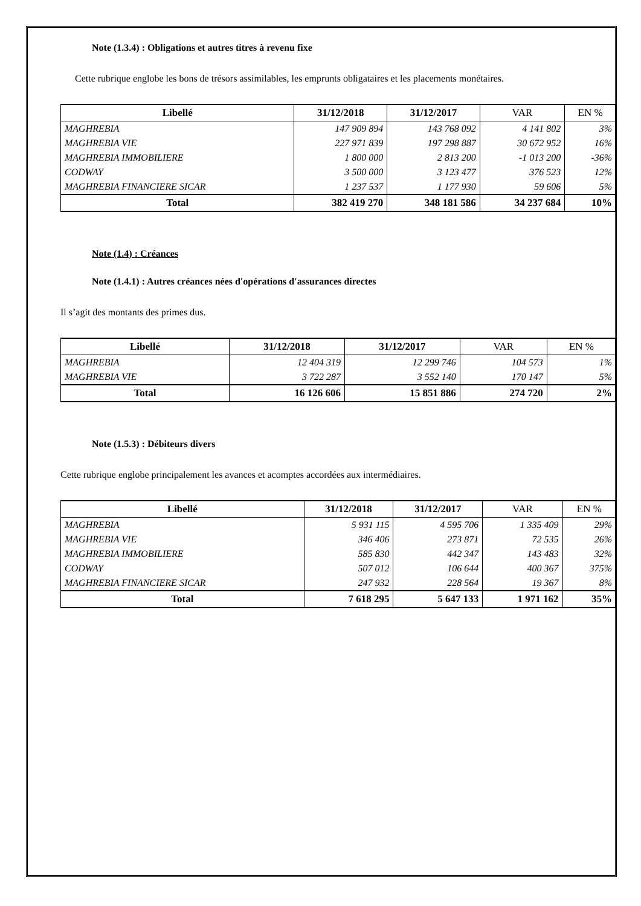Note (1.3.4) : Obligations et autres titres à revenu fixe
Cette rubrique englobe les bons de trésors assimilables, les emprunts obligataires et les placements monétaires.
| Libellé | 31/12/2018 | 31/12/2017 | VAR | EN % |
| --- | --- | --- | --- | --- |
| MAGHREBIA | 147 909 894 | 143 768 092 | 4 141 802 | 3% |
| MAGHREBIA VIE | 227 971 839 | 197 298 887 | 30 672 952 | 16% |
| MAGHREBIA IMMOBILIERE | 1 800 000 | 2 813 200 | -1 013 200 | -36% |
| CODWAY | 3 500 000 | 3 123 477 | 376 523 | 12% |
| MAGHREBIA FINANCIERE SICAR | 1 237 537 | 1 177 930 | 59 606 | 5% |
| Total | 382 419 270 | 348 181 586 | 34 237 684 | 10% |
Note (1.4) : Créances
Note (1.4.1) : Autres créances nées d'opérations d'assurances directes
Il s’agit des montants des primes dus.
| Libellé | 31/12/2018 | 31/12/2017 | VAR | EN % |
| --- | --- | --- | --- | --- |
| MAGHREBIA | 12 404 319 | 12 299 746 | 104 573 | 1% |
| MAGHREBIA VIE | 3 722 287 | 3 552 140 | 170 147 | 5% |
| Total | 16 126 606 | 15 851 886 | 274 720 | 2% |
Note (1.5.3) : Débiteurs divers
Cette rubrique englobe principalement les avances et acomptes accordées aux intermédiaires.
| Libellé | 31/12/2018 | 31/12/2017 | VAR | EN % |
| --- | --- | --- | --- | --- |
| MAGHREBIA | 5 931 115 | 4 595 706 | 1 335 409 | 29% |
| MAGHREBIA VIE | 346 406 | 273 871 | 72 535 | 26% |
| MAGHREBIA IMMOBILIERE | 585 830 | 442 347 | 143 483 | 32% |
| CODWAY | 507 012 | 106 644 | 400 367 | 375% |
| MAGHREBIA FINANCIERE SICAR | 247 932 | 228 564 | 19 367 | 8% |
| Total | 7 618 295 | 5 647 133 | 1 971 162 | 35% |